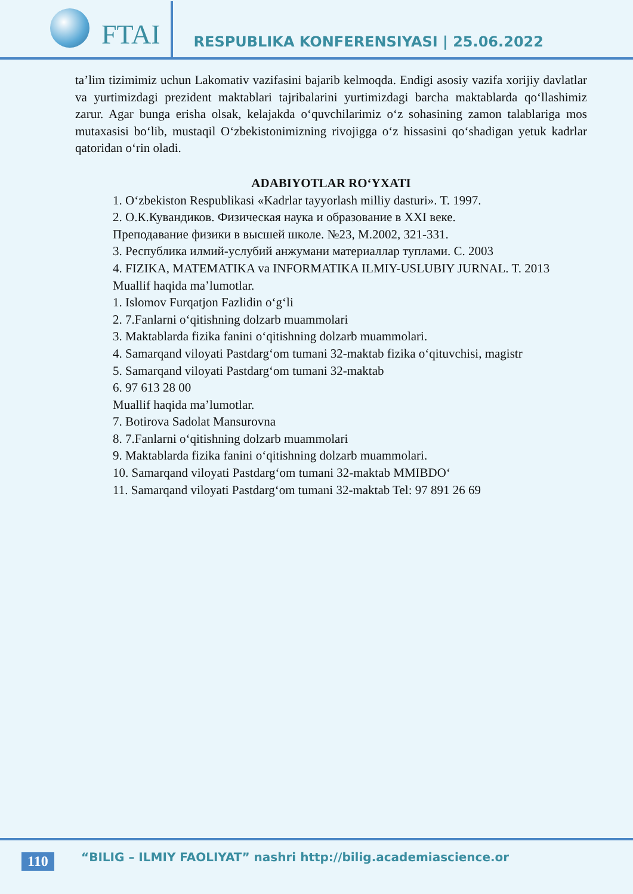FTAI
RESPUBLIKA KONFERENSIYASI | 25.06.2022
ta’lim tizimimiz uchun Lakomativ vazifasini bajarib kelmoqda. Endigi asosiy vazifa xorijiy davlatlar va yurtimizdagi prezident maktablari tajribalarini yurtimizdagi barcha maktablarda qo‘llashimiz zarur. Agar bunga erisha olsak, kelajakda o‘quvchilarimiz o‘z sohasining zamon talablariga mos mutaxasisi bo‘lib, mustaqil O‘zbekistonimizning rivojigga o‘z hissasini qo‘shadigan yetuk kadrlar qatoridan o‘rin oladi.
ADABIYOTLAR RO‘YXATI
1. O‘zbekiston Respublikasi «Kadrlar tayyorlash milliy dasturi». T. 1997.
2. О.К.Кувандиков. Физическая наука и образование в XXI веке.
Преподавание физики в высшей школе. №23, М.2002, 321-331.
3. Республика илмий-услубий анжумани материаллар туплами. С. 2003
4. FIZIKA, MATEMATIKA va INFORMATIKA ILMIY-USLUBIY JURNAL. T. 2013
Muallif haqida ma’lumotlar.
1. Islomov Furqatjon Fazlidin o‘g‘li
2. 7.Fanlarni o‘qitishning dolzarb muammolari
3. Maktablarda fizika fanini o‘qitishning dolzarb muammolari.
4. Samarqand viloyati Pastdarg‘om tumani 32-maktab fizika o‘qituvchisi, magistr
5. Samarqand viloyati Pastdarg‘om tumani 32-maktab
6. 97 613 28 00
Muallif haqida ma’lumotlar.
7. Botirova Sadolat Mansurovna
8. 7.Fanlarni o‘qitishning dolzarb muammolari
9. Maktablarda fizika fanini o‘qitishning dolzarb muammolari.
10. Samarqand viloyati Pastdarg‘om tumani 32-maktab MMIBDO‘
11. Samarqand viloyati Pastdarg‘om tumani 32-maktab Tel: 97 891 26 69
110
“BILIG – ILMIY FAOLIYAT” nashri http://bilig.academiascience.or